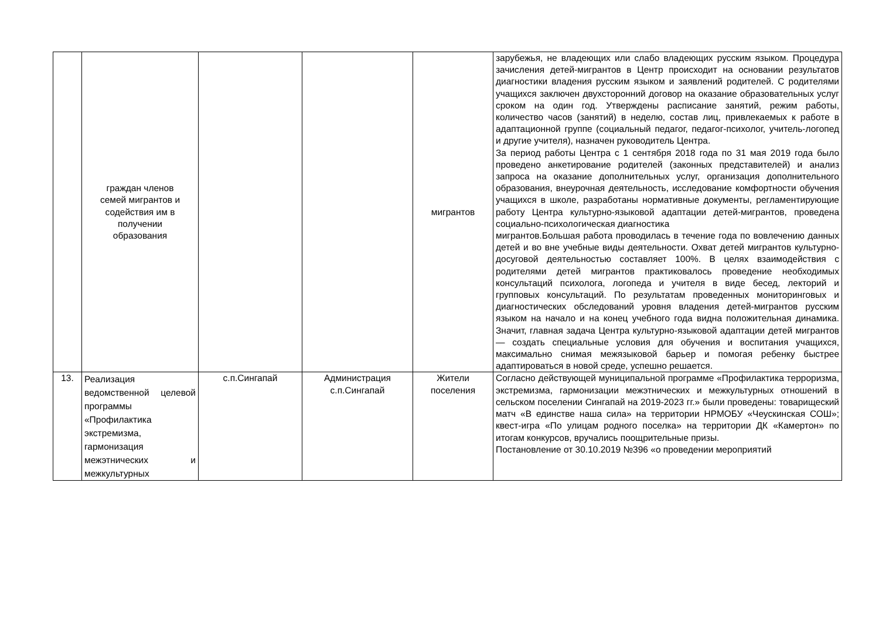| | граждан членов семей мигрантов и содействия им в получении образования | | | мигрантов | зарубежья, не владеющих или слабо владеющих русским языком. Процедура зачисления детей-мигрантов в Центр происходит на основании результатов диагностики владения русским языком и заявлений родителей. С родителями учащихся заключен двухсторонний договор на оказание образовательных услуг сроком на один год. Утверждены расписание занятий, режим работы, количество часов (занятий) в неделю, состав лиц, привлекаемых к работе в адаптационной группе (социальный педагог, педагог-психолог, учитель-логопед и другие учителя), назначен руководитель Центра. За период работы Центра с 1 сентября 2018 года по 31 мая 2019 года было проведено анкетирование родителей (законных представителей) и анализ запроса на оказание дополнительных услуг, организация дополнительного образования, внеурочная деятельность, исследование комфортности обучения учащихся в школе, разработаны нормативные документы, регламентирующие работу Центра культурно-языковой адаптации детей-мигрантов, проведена социально-психологическая диагностика мигрантов.Большая работа проводилась в течение года по вовлечению данных детей и во вне учебные виды деятельности. Охват детей мигрантов культурно-досуговой деятельностью составляет 100%. В целях взаимодействия с родителями детей мигрантов практиковалось проведение необходимых консультаций психолога, логопеда и учителя в виде бесед, лекторий и групповых консультаций. По результатам проведенных мониторинговых и диагностических обследований уровня владения детей-мигрантов русским языком на начало и на конец учебного года видна положительная динамика. Значит, главная задача Центра культурно-языковой адаптации детей мигрантов — создать специальные условия для обучения и воспитания учащихся, максимально снимая межязыковой барьер и помогая ребенку быстрее адаптироваться в новой среде, успешно решается. |
| 13. | Реализация ведомственной целевой программы «Профилактика экстремизма, гармонизация межэтнических и межкультурных | с.п.Сингапай | Администрация с.п.Сингапай | Жители поселения | Согласно действующей муниципальной программе «Профилактика терроризма, экстремизма, гармонизации межэтнических и межкультурных отношений в сельском поселении Сингапай на 2019-2023 гг.» были проведены: товарищеский матч «В единстве наша сила» на территории НРМОБУ «Чеускинская СОШ»; квест-игра «По улицам родного поселка» на территории ДК «Камертон» по итогам конкурсов, вручались поощрительные призы. Постановление от 30.10.2019 №396 «о проведении мероприятий |